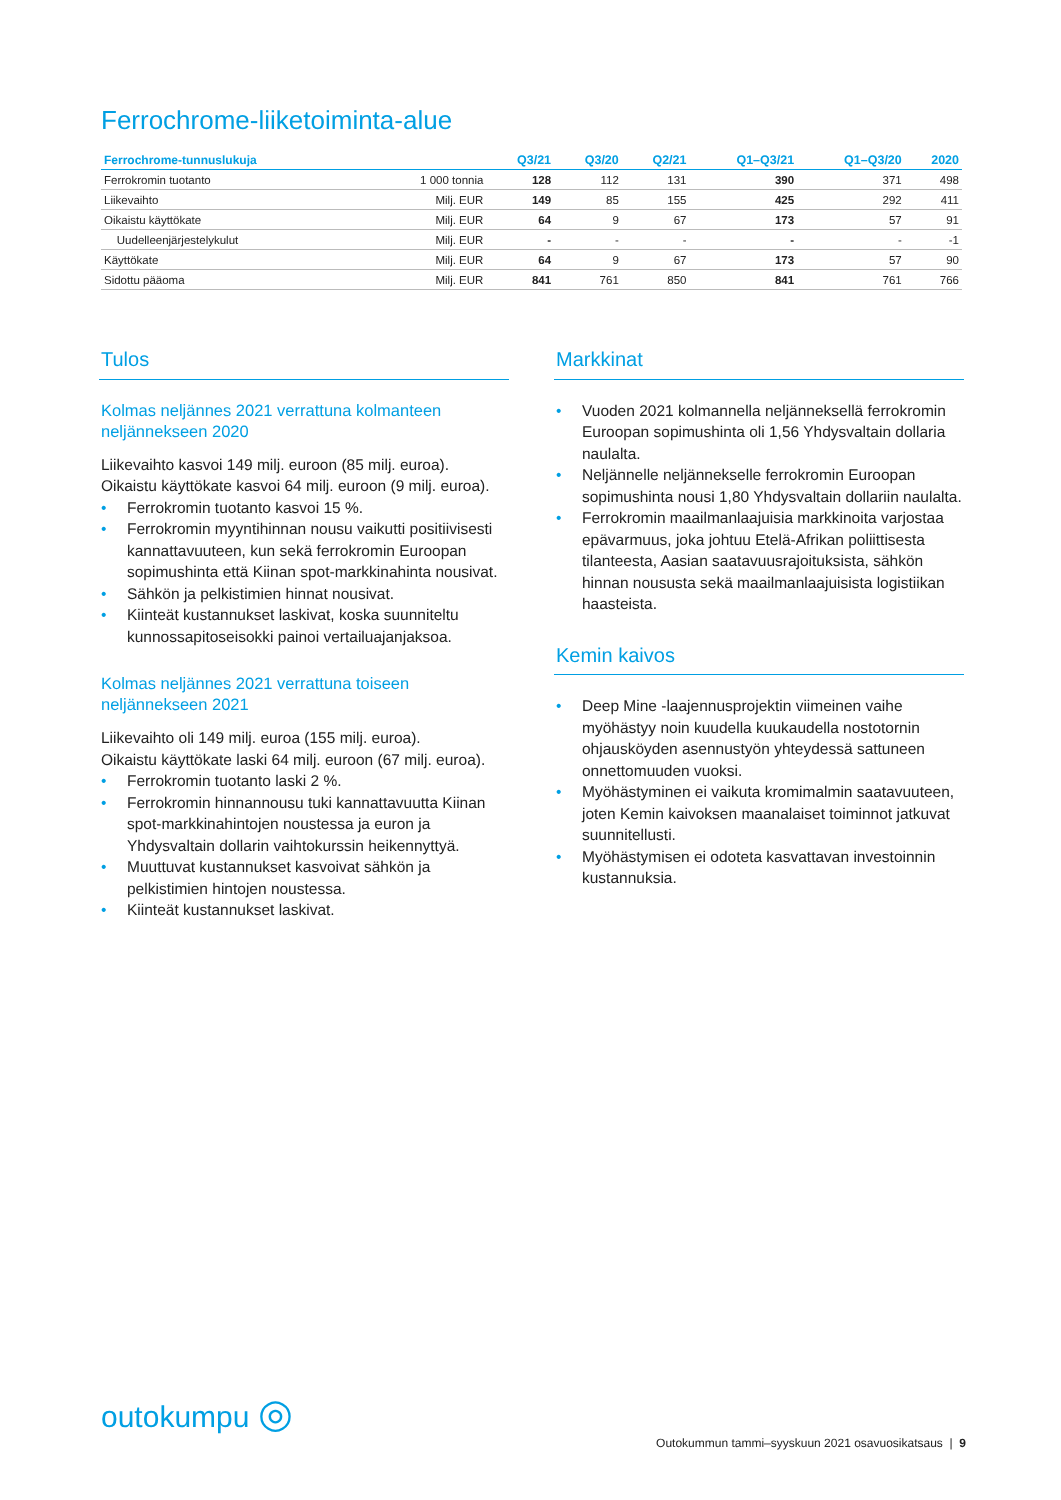Ferrochrome-liiketoiminta-alue
| Ferrochrome-tunnuslukuja | | Q3/21 | Q3/20 | Q2/21 | Q1–Q3/21 | Q1–Q3/20 | 2020 |
| --- | --- | --- | --- | --- | --- | --- | --- |
| Ferrokromin tuotanto | 1 000 tonnia | 128 | 112 | 131 | 390 | 371 | 498 |
| Liikevaihto | Milj. EUR | 149 | 85 | 155 | 425 | 292 | 411 |
| Oikaistu käyttökate | Milj. EUR | 64 | 9 | 67 | 173 | 57 | 91 |
| Uudelleenjärjestelykulut | Milj. EUR | - | - | - | - | - | -1 |
| Käyttökate | Milj. EUR | 64 | 9 | 67 | 173 | 57 | 90 |
| Sidottu pääoma | Milj. EUR | 841 | 761 | 850 | 841 | 761 | 766 |
Tulos
Kolmas neljännes 2021 verrattuna kolmanteen neljännekseen 2020
Liikevaihto kasvoi 149 milj. euroon (85 milj. euroa).
Oikaistu käyttökate kasvoi 64 milj. euroon (9 milj. euroa).
• Ferrokromin tuotanto kasvoi 15 %.
• Ferrokromin myyntihinnan nousu vaikutti positiivisesti kannattavuuteen, kun sekä ferrokromin Euroopan sopimushinta että Kiinan spot-markkinahinta nousivat.
• Sähkön ja pelkistimien hinnat nousivat.
• Kiinteät kustannukset laskivat, koska suunniteltu kunnossapitoseisokki painoi vertailuajanjaksoa.
Kolmas neljännes 2021 verrattuna toiseen neljännekseen 2021
Liikevaihto oli 149 milj. euroa (155 milj. euroa).
Oikaistu käyttökate laski 64 milj. euroon (67 milj. euroa).
• Ferrokromin tuotanto laski 2 %.
• Ferrokromin hinnannousu tuki kannattavuutta Kiinan spot-markkinahintojen noustessa ja euron ja Yhdysvaltain dollarin vaihtokurssin heikennyttyä.
• Muuttuvat kustannukset kasvoivat sähkön ja pelkistimien hintojen noustessa.
• Kiinteät kustannukset laskivat.
Markkinat
• Vuoden 2021 kolmannella neljänneksellä ferrokromin Euroopan sopimushinta oli 1,56 Yhdysvaltain dollaria naulalta.
• Neljännelle neljännekselle ferrokromin Euroopan sopimushinta nousi 1,80 Yhdysvaltain dollariin naulalta.
• Ferrokromin maailmanlaajuisia markkinoita varjostaa epävarmuus, joka johtuu Etelä-Afrikan poliittisesta tilanteesta, Aasian saatavuusrajoituksista, sähkön hinnan noususta sekä maailmanlaajuisista logistiikan haasteista.
Kemin kaivos
• Deep Mine -laajennusprojektin viimeinen vaihe myöhästyy noin kuudella kuukaudella nostotornin ohjausköyden asennustyön yhteydessä sattuneen onnettomuuden vuoksi.
• Myöhästyminen ei vaikuta kromimalmin saatavuuteen, joten Kemin kaivoksen maanalaiset toiminnot jatkuvat suunnitellusti.
• Myöhästymisen ei odoteta kasvattavan investoinnin kustannuksia.
outokumpu ◎
Outokummun tammi–syyskuun 2021 osavuosikatsaus | 9